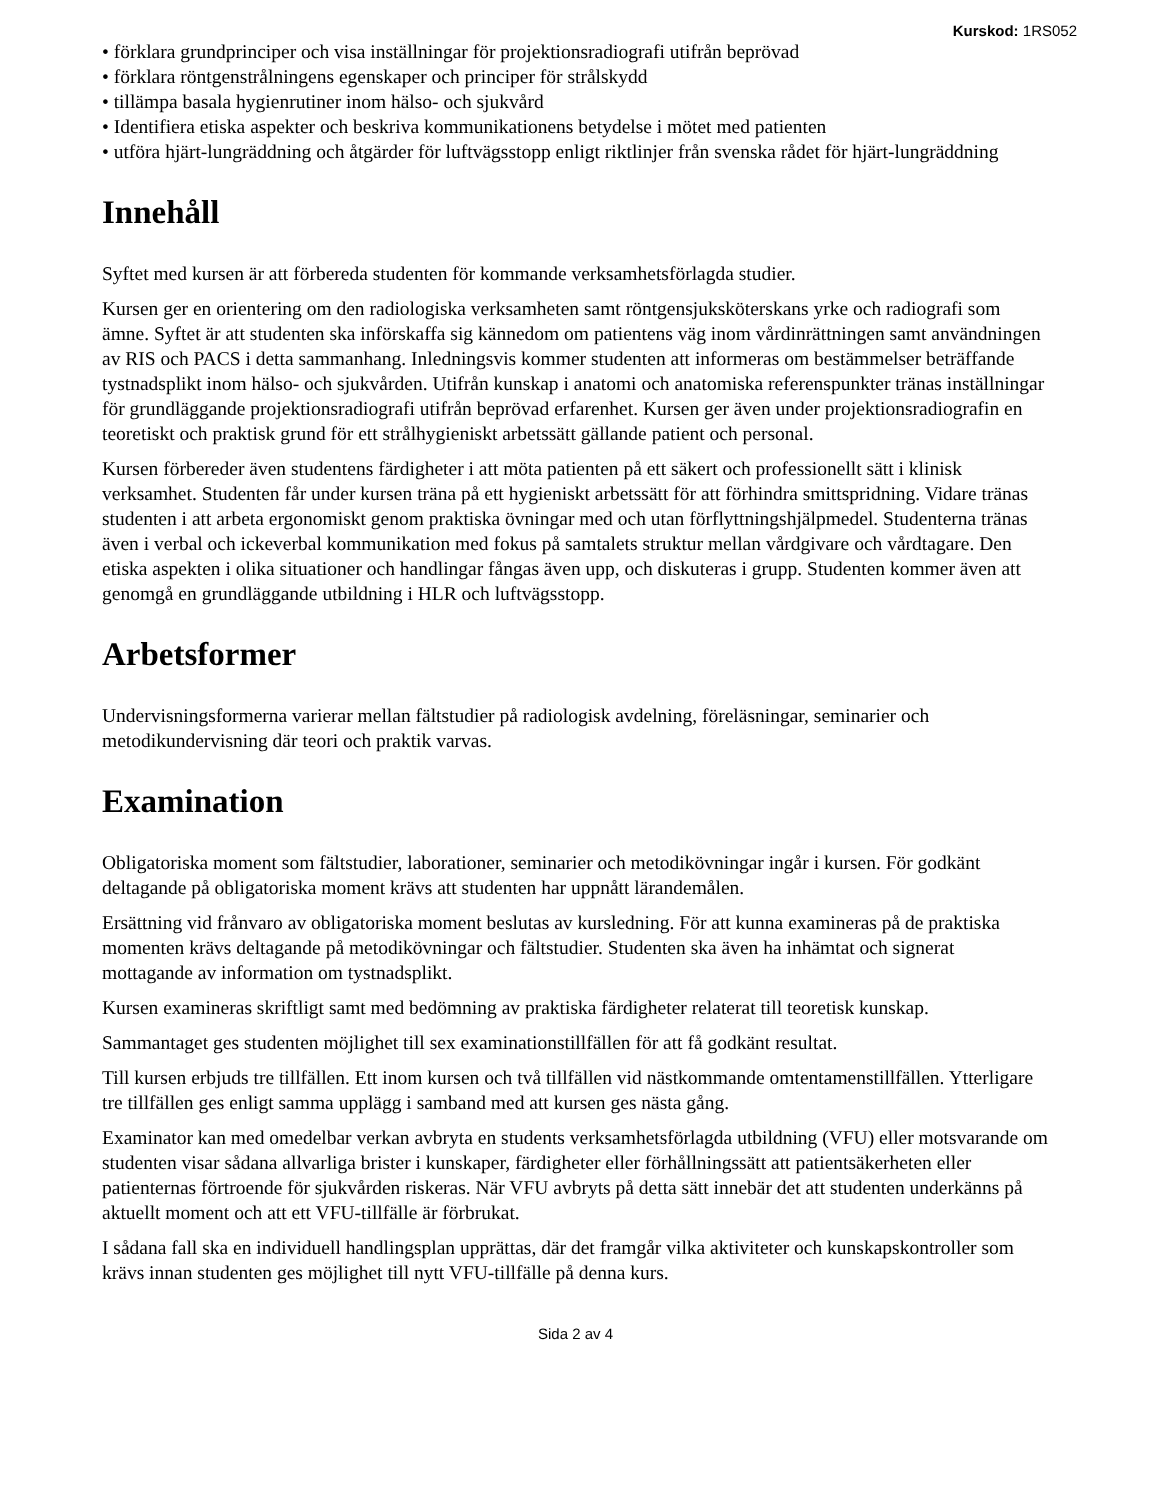Kurskod: 1RS052
• förklara grundprinciper och visa inställningar för projektionsradiografi utifrån beprövad
• förklara röntgenstrålningens egenskaper och principer för strålskydd
• tillämpa basala hygienrutiner inom hälso- och sjukvård
• Identifiera etiska aspekter och beskriva kommunikationens betydelse i mötet med patienten
• utföra hjärt-lungräddning och åtgärder för luftvägsstopp enligt riktlinjer från svenska rådet för hjärt-lungräddning
Innehåll
Syftet med kursen är att förbereda studenten för kommande verksamhetsförlagda studier.
Kursen ger en orientering om den radiologiska verksamheten samt röntgensjuksköterskans yrke och radiografi som ämne. Syftet är att studenten ska införskaffa sig kännedom om patientens väg inom vårdinrättningen samt användningen av RIS och PACS i detta sammanhang. Inledningsvis kommer studenten att informeras om bestämmelser beträffande tystnadsplikt inom hälso- och sjukvården. Utifrån kunskap i anatomi och anatomiska referenspunkter tränas inställningar för grundläggande projektionsradiografi utifrån beprövad erfarenhet. Kursen ger även under projektionsradiografin en teoretiskt och praktisk grund för ett strålhygieniskt arbetssätt gällande patient och personal.
Kursen förbereder även studentens färdigheter i att möta patienten på ett säkert och professionellt sätt i klinisk verksamhet. Studenten får under kursen träna på ett hygieniskt arbetssätt för att förhindra smittspridning. Vidare tränas studenten i att arbeta ergonomiskt genom praktiska övningar med och utan förflyttningshjälpmedel. Studenterna tränas även i verbal och ickeverbal kommunikation med fokus på samtalets struktur mellan vårdgivare och vårdtagare. Den etiska aspekten i olika situationer och handlingar fångas även upp, och diskuteras i grupp. Studenten kommer även att genomgå en grundläggande utbildning i HLR och luftvägsstopp.
Arbetsformer
Undervisningsformerna varierar mellan fältstudier på radiologisk avdelning, föreläsningar, seminarier och metodikundervisning där teori och praktik varvas.
Examination
Obligatoriska moment som fältstudier, laborationer, seminarier och metodikövningar ingår i kursen. För godkänt deltagande på obligatoriska moment krävs att studenten har uppnått lärandemålen.
Ersättning vid frånvaro av obligatoriska moment beslutas av kursledning. För att kunna examineras på de praktiska momenten krävs deltagande på metodikövningar och fältstudier. Studenten ska även ha inhämtat och signerat mottagande av information om tystnadsplikt.
Kursen examineras skriftligt samt med bedömning av praktiska färdigheter relaterat till teoretisk kunskap.
Sammantaget ges studenten möjlighet till sex examinationstillfällen för att få godkänt resultat.
Till kursen erbjuds tre tillfällen. Ett inom kursen och två tillfällen vid nästkommande omtentamenstillfällen. Ytterligare tre tillfällen ges enligt samma upplägg i samband med att kursen ges nästa gång.
Examinator kan med omedelbar verkan avbryta en students verksamhetsförlagda utbildning (VFU) eller motsvarande om studenten visar sådana allvarliga brister i kunskaper, färdigheter eller förhållningssätt att patientsäkerheten eller patienternas förtroende för sjukvården riskeras. När VFU avbryts på detta sätt innebär det att studenten underkänns på aktuellt moment och att ett VFU-tillfälle är förbrukat.
I sådana fall ska en individuell handlingsplan upprättas, där det framgår vilka aktiviteter och kunskapskontroller som krävs innan studenten ges möjlighet till nytt VFU-tillfälle på denna kurs.
Sida 2 av 4